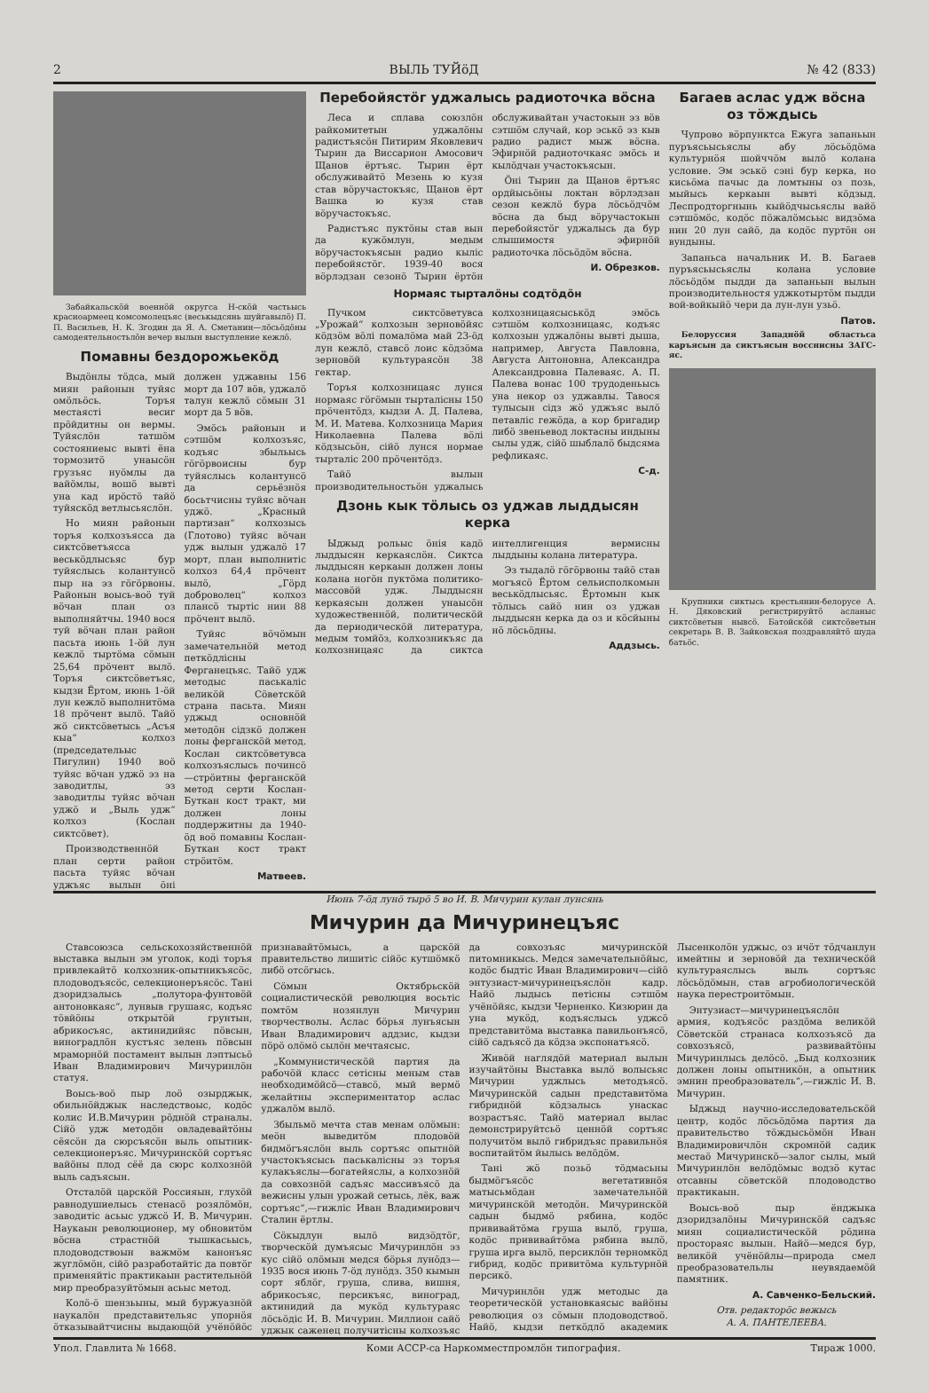2 ВЫЛЬ ТУЙӧД № 42 (833)
Забайкальскӧй военнӧй округса Н-скӧй частьысь красноармеец комсомолецъяс (веськыдсянь шуйгавылӧ) П. П. Васильев, Н. К. Згодин да Я. А. Сметанин—лӧсьӧдӧны самодеятельностьлӧн вечер вылын выступление кежлӧ.
Помавны бездорожьекӧд
Выдӧнлы тӧдса, мый миян районын туйяс омӧльӧсь. Торъя местаясті весиг прӧйдитны он вермы. Туйяслӧн татшӧм состояниеыс вывті ёна тормозитӧ унаысӧн грузъяс нуӧмлы да вайӧмлы, вошӧ вывті уна кад ирӧстӧ тайӧ туйяскӧд ветлысьяслӧн.
Но миян районын торъя колхозъясса да сиктсӧветъясса веськӧдлысьяс бур туйяслысь колантунсӧ пыр на эз гӧгӧрвоны. Районын воысь-воӧ туй вӧчан план оз выполняйтчы. 1940 вося туй вӧчан план район пасьта июнь 1-ӧй лун кежлӧ тыртӧма сӧмын 25,64 прӧчент вылӧ. Торъя сиктсӧветъяс, кыдзи Ёртом, июнь 1-ӧй лун кежлӧ выполнитӧма 18 прӧчент вылӧ. Тайӧ жӧ сиктсӧветысь „Асъя кыа“ колхоз (председательыс Пигулин) 1940 воӧ туйяс вӧчан уджӧ эз на заводитлы, эз заводитлы туйяс вӧчан уджӧ и „Выль удж“ колхоз (Кослан сиктсӧвет).
Производственнӧй план серти район пасьта туйяс вӧчан уджъяс вылын ӧні должен уджавны 156 морт да 107 вӧв, уджалӧ талун кежлӧ сӧмын 31 морт да 5 вӧв.
Эмӧсь районын и сэтшӧм колхозъяс, кодъяс збыльысь гӧгӧрвоисны бур туйяслысь колантунсӧ да серьёзнӧя босьтчисны туйяс вӧчан уджӧ. „Красный партизан“ колхозысь (Глотово) туйяс вӧчан удж вылын уджалӧ 17 морт, план выполнитіс колхоз 64,4 прӧчент вылӧ, „Гӧрд доброволец“ колхоз плансӧ тыртіс нин 88 прӧчент вылӧ.
Туйяс вӧчӧмын замечательнӧй метод петкӧдлісны Ферганецъяс. Тайӧ удж методыс паськаліс великӧй Сӧветскӧй страна пасьта. Миян уджыд основнӧй методӧн сідзкӧ должен лоны ферганскӧй метод. Кослан сиктсӧветувса колхозъяслысь починсӧ—стрӧитны ферганскӧй метод серти Кослан-Буткан кост тракт, ми должен лоны поддержитны да 1940-ӧд воӧ помавны Кослан-Буткан кост тракт стрӧитӧм.
Матвеев.
Перебойястӧг уджалысь радиоточка вӧсна
Леса и сплава союзлӧн райкомитетын уджалӧны радистъясӧн Питирим Яковлевич Тырин да Виссарион Амосович Щанов ёртъяс. Тырин ёрт обслуживайтӧ Мезень ю кузя став вӧручастокъяс, Щанов ёрт Вашка ю кузя став вӧручастокъяс.
Радистъяс пуктӧны став вын да кужӧмлун, медым вӧручастокъясын радио кыліс перебойястӧг. 1939-40 вося вӧрлэдзан сезонӧ Тырин ёртӧн обслуживайтан участокын эз вӧв сэтшӧм случай, кор эськӧ эз кыв радио радист мыж вӧсна. Эфирнӧй радиоточкаяс эмӧсь и кылӧдчан участокъясын.
Ӧні Тырин да Щанов ёртъяс ордйысьӧны локтан вӧрлэдзан сезон кежлӧ бура лӧсьӧдчӧм вӧсна да быд вӧручастокын перебойястӧг уджалысь да бур слышимостя эфирнӧй радиоточка лӧсьӧдӧм вӧсна.
И. Обрезков.
Нормаяс тырталӧны содтӧдӧн
Пучком сиктсӧветувса „Урожай“ колхозын зерновӧйяс кӧдзӧм вӧлі помалӧма май 23-ӧд лун кежлӧ, ставсӧ лоис кӧдзӧма зерновӧй культураясӧн 38 гектар.
Торъя колхозницаяс лунся нормаяс гӧгӧмын тырталісны 150 прӧчентӧдз, кыдзи А. Д. Палева, М. И. Матева. Колхозница Мария Николаевна Палева вӧлі кӧдзысьӧн, сійӧ лунся нормае тырталіс 200 прӧчентӧдз.
Тайӧ вылын производительностьӧн уджалысь колхозницаясыськӧд эмӧсь сэтшӧм колхозницаяс, кодъяс колхозын уджалӧны вывті дыша, например, Августа Павловна, Августа Антоновна, Александра Александровна Палеваяс. А. П. Палева вонас 100 трудоденьысь уна некор оз уджавлы. Тавося тулысын сідз жӧ уджъяс вылӧ петавліс гежӧда, а кор бригадир либӧ звеньевод локтасны индыны сылы удж, сійӧ шыблалӧ быдсяма рефликаяс.
С-д.
Дзонь кык тӧлысь оз уджав лыддысян керка
Ыджыд рольыс ӧнія кадӧ лыддысян керкаяслӧн. Сиктса лыддысян керкаын должен лоны колана ногӧн пуктӧма политико-массовӧй удж. Лыддысян керкаясын должен унаысӧн художественнӧй, политическӧй да периодическӧй литература, медым томйӧз, колхозникъяс да колхозницаяс да сиктса интеллигенция вермисны лыддыны колана литература.
Эз тыдалӧ гӧгӧрвоны тайӧ став могъясӧ Ёртом сельисполкомын веськӧдлысьяс. Ёртомын кык тӧлысь сайӧ нин оз уджав лыддысян керка да оз и кӧсйыны нӧ лӧсьӧдны.
Аддзысь.
Багаев аслас удж вӧсна оз тӧждысь
Чупрово вӧрпунктса Ежуга запаньын пуръясьысьяслы абу лӧсьӧдӧма культурнӧя шойччӧм вылӧ колана условие. Эм эськӧ сэні бур керка, но кисьӧма пачыс да ломтыны оз позь, мыйысь керкаын вывті кӧдзыд. Леспродторгнынь кыйӧдчысьяслы вайӧ сэтшӧмӧс, кодӧс пӧжалӧмсьыс видзӧма нин 20 лун сайӧ, да кодӧс пуртӧн он вундыны.
Запаньса начальник И. В. Багаев пуръясьысьяслы колана условие лӧсьӧдӧм пыдди да запаньын вылын производительностя уджкотыртӧм пыдди вой-войкыйӧ чери да лун-лун узьӧ.
Патов.
Белоруссия Западнӧй областьса каръясын да сиктъясын восснисны ЗАГС-яс.
Крупники сиктысь крестьянин-белорусе А. Н. Дяковский регистрируйтӧ асланыс сиктсӧветын нывсӧ. Батойскӧй сиктсӧветын секретарь В. В. Зайковская поздравляйтӧ шуда батьӧс.
Июнь 7-ӧд лунӧ тырӧ 5 во И. В. Мичурин кулан лунсянь
Мичурин да Мичуринецъяс
Ставсоюзса сельскохозяйственнӧй выставка вылын эм уголок, кодi торъя привлекайтӧ колхозник-опытникъясӧс, плодоводъясӧс, селекционеръясӧс. Тані дзоридзалысь „полутора-фунтовӧй антоновкаяс“, лунвыв грушаяс, кодъяс тӧвйӧны открытӧй грунтын, абрикосъяс, актинидийяс пӧвсын, виноградлӧн кустъяс зелень пӧвсын мраморнӧй постамент вылын лэптысьӧ Иван Владимирович Мичуринлӧн статуя.
Воысь-воӧ пыр лоӧ озырджык, обильнӧйджык наследствоыс, кодӧс колис И.В.Мичурин рӧднӧй страналы. Сійӧ удж методӧн овладевайтӧны сёясӧн да сюрсъясӧн выль опытник-селекционеръяс. Мичуринскӧй сортъяс вайӧны плод сёё да сюрс колхознӧй выль садъясын.
Отсталӧй царскӧй Россияын, глухӧй равнодушиелысь стенасӧ розялӧмӧн, заводитіс асьыс уджсӧ И. В. Мичурин. Наукаын революционер, му обновитӧм вӧсна страстнӧй тышкасьысь, плодоводствоын важмӧм канонъяс жуглӧмӧн, сійӧ разработайтіс да повтӧг применяйтіс практикаын растительнӧй мир преобразуйтӧмын асьыс метод.
Колӧ-ӧ шензьыны, мый буржуазнӧй наукалӧн представительяс упорнӧя ӧтказывайтчисны выдающӧй учёнӧйӧс признавайтӧмысь, а царскӧй правительство лишитіс сійӧс кутшӧмкӧ либӧ отсӧгысь.
Сӧмын Октябрьскӧй социалистическӧй революция восьтіс помтӧм нозянлун Мичурин творчестволы. Аслас бӧрья лунъясын Иван Владимирович аддзис, кыдзи пӧрӧ олӧмӧ сылӧн мечтаясыс.
„Коммунистическӧй партия да рабочӧй класс сетісны меным став необходимӧйсӧ—ставсӧ, мый вермӧ желайтны экспериментатор аслас уджалӧм вылӧ.
Збыльмӧ мечта став менам олӧмын: меӧн выведитӧм плодовӧй бидмӧгъяслӧн выль сортъяс опытнӧй участокъясысь паськалісны эз торъя кулакъяслы—богатейяслы, а колхознӧй да совхознӧй садъяс массивъясӧ да вежисны улын урожай сетысь, лёк, важ сортъяс“,—гижліс Иван Владимирович Сталин ёртлы.
Сӧкыдлун вылӧ видзӧдтӧг, творческӧй думъясыс Мичуринлӧн эз кус сійӧ олӧмын медся бӧрья лунӧдз—1935 вося июнь 7-ӧд лунӧдз. 350 кымын сорт яблӧг, груша, слива, вишня, абрикосъяс, персикъяс, виноград, актинидий да мукӧд культураяс лӧсьӧдіс И. В. Мичурин. Миллион сайӧ уджык саженец получитісны колхозъяс да совхозъяс мичуринскӧй питомникысь. Медся замечательнӧйыс, кодӧс быдтіс Иван Владимирович—сійӧ энтузиаст-мичуринецъяслӧн кадр. Найӧ лыдысь петісны сэтшӧм учёнӧйяс, кыдзи Черненко. Кизюрин да уна мукӧд, кодъяслысь уджсӧ представитӧма выставка павильонъясӧ, сійӧ садъясӧ да кӧдза экспонатъясӧ.
Живӧй наглядӧй материал вылын изучайтӧны Выставка вылӧ волысьяс Мичурин уджлысь методъясӧ. Мичуринскӧй садын представитӧма гибриднӧй кӧдзалысь унаскас возрастъяс. Тайӧ материал вылас демонстрируйтсьӧ ценнӧй сортъяс получитӧм вылӧ гибридъяс правильнӧя воспитайтӧм йылысь велӧдӧм.
Тані жӧ позьӧ тӧдмасьны быдмӧгъясӧс вегетативнӧя матысьмӧдан замечательнӧй мичуринскӧй методӧн. Мичуринскӧй садын быдмӧ рябина, кодӧс прививайтӧма груша вылӧ, груша, кодӧс прививайтӧма рябина вылӧ, груша ирга вылӧ, персиклӧн терномкӧд гибрид, кодӧс привитӧма культурнӧй персикӧ.
Мичуринлӧн удж методыс да теоретическӧй установкаясыс вайӧны революция оз сӧмын плодоводствоӧ. Найӧ, кыдзи петкӧдлӧ академик Лысенколӧн уджыс, оз ичӧт тӧдчанлун имейтны и зерновӧй да техническӧй культураяслысь выль сортъяс лӧсьӧдӧмын, став агробиологическӧй наука перестроитӧмын.
Энтузиаст—мичуринецъяслӧн армия, кодъясӧс раздӧма великӧй Сӧветскӧй странаса колхозъясӧ да совхозъясӧ, развивайтӧны Мичуринлысь делӧсӧ. „Быд колхозник должен лоны опытникӧн, а опытник эмнин преобразователь“,—гижліс И. В. Мичурин.
Ыджыд научно-исследовательскӧй центр, кодӧс лӧсьӧдӧма партия да правительство тӧждысьӧмӧн Иван Владимировичлӧн скромнӧй садик местаӧ Мичуринскӧ—залог сылы, мый Мичуринлӧн велӧдӧмыс водзӧ кутас отсавны сӧветскӧй плодоводство практикаын.
Воысь-воӧ пыр ёнджыка дзоридзалӧны Мичуринскӧй садъяс миян социалистическӧй рӧдина простораяс вылын. Найӧ—медся бур, великӧй учёнӧйлы—природа смел преобразовательлы неувядаемӧй памятник.
А. Савченко-Бельский.
Отв. редакторӧс вежысь
А. А. ПАНТЕЛЕЕВА.
Упол. Главлита № 1668. Коми АССР-са Наркомместпромлӧн типография. Тираж 1000.